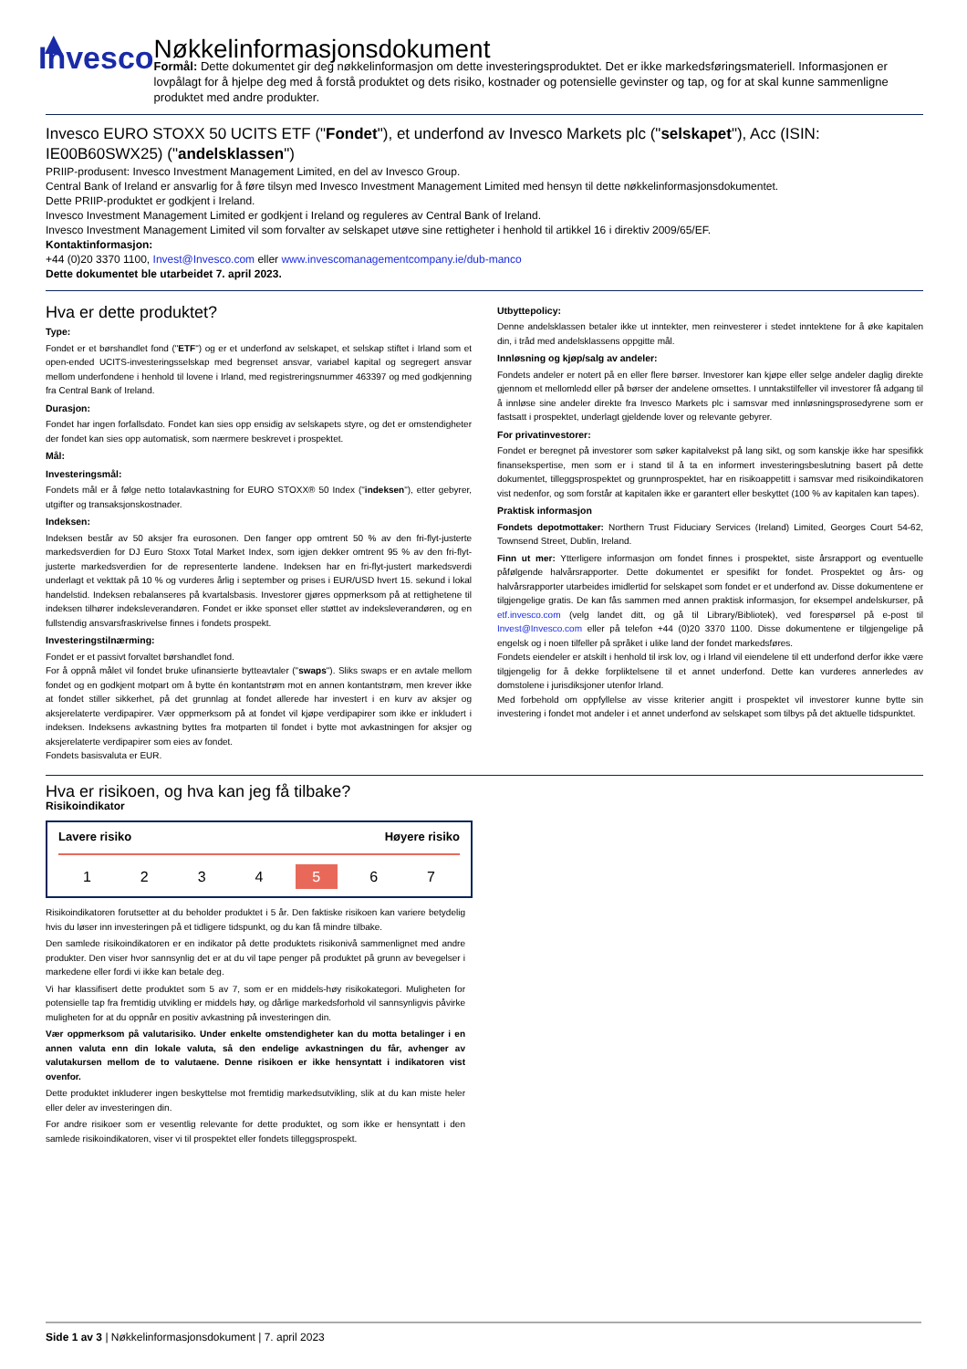▲ Invesco
Nøkkelinformasjonsdokument
Formål: Dette dokumentet gir deg nøkkelinformasjon om dette investeringsproduktet. Det er ikke markedsføringsmateriell. Informasjonen er lovpålagt for å hjelpe deg med å forstå produktet og dets risiko, kostnader og potensielle gevinster og tap, og for at skal kunne sammenligne produktet med andre produkter.
Invesco EURO STOXX 50 UCITS ETF ("Fondet"), et underfond av Invesco Markets plc ("selskapet"), Acc (ISIN: IE00B60SWX25) ("andelsklassen")
PRIIP-produsent: Invesco Investment Management Limited, en del av Invesco Group.
Central Bank of Ireland er ansvarlig for å føre tilsyn med Invesco Investment Management Limited med hensyn til dette nøkkelinformasjonsdokumentet.
Dette PRIIP-produktet er godkjent i Ireland.
Invesco Investment Management Limited er godkjent i Ireland og reguleres av Central Bank of Ireland.
Invesco Investment Management Limited vil som forvalter av selskapet utøve sine rettigheter i henhold til artikkel 16 i direktiv 2009/65/EF.
Kontaktinformasjon:
+44 (0)20 3370 1100, Invest@Invesco.com eller www.invescomanagementcompany.ie/dub-manco
Dette dokumentet ble utarbeidet 7. april 2023.
Hva er dette produktet?
Type:
Fondet er et børshandlet fond ("ETF") og er et underfond av selskapet, et selskap stiftet i Irland som et open-ended UCITS-investeringsselskap med begrenset ansvar, variabel kapital og segregert ansvar mellom underfondene i henhold til lovene i Irland, med registreringsnummer 463397 og med godkjenning fra Central Bank of Ireland.
Durasjon:
Fondet har ingen forfallsdato. Fondet kan sies opp ensidig av selskapets styre, og det er omstendigheter der fondet kan sies opp automatisk, som nærmere beskrevet i prospektet.
Mål:
Investeringsmål:
Fondets mål er å følge netto totalavkastning for EURO STOXX® 50 Index ("indeksen"), etter gebyrer, utgifter og transaksjonskostnader.
Indeksen:
Indeksen består av 50 aksjer fra eurosonen. Den fanger opp omtrent 50 % av den fri-flyt-justerte markedsverdien for DJ Euro Stoxx Total Market Index, som igjen dekker omtrent 95 % av den fri-flyt-justerte markedsverdien for de representerte landene. Indeksen har en fri-flyt-justert markedsverdi underlagt et vekttak på 10 % og vurderes årlig i september og prises i EUR/USD hvert 15. sekund i lokal handelstid. Indeksen rebalanseres på kvartalsbasis. Investorer gjøres oppmerksom på at rettighetene til indeksen tilhører indeksleverandøren. Fondet er ikke sponset eller støttet av indeksleverandøren, og en fullstendig ansvarsfraskrivelse finnes i fondets prospekt.
Investeringstilnærming:
Fondet er et passivt forvaltet børshandlet fond.
For å oppnå målet vil fondet bruke ufinansierte bytteavtaler ("swaps"). Sliks swaps er en avtale mellom fondet og en godkjent motpart om å bytte én kontantstrøm mot en annen kontantstrøm, men krever ikke at fondet stiller sikkerhet, på det grunnlag at fondet allerede har investert i en kurv av aksjer og aksjerelaterte verdipapirer. Vær oppmerksom på at fondet vil kjøpe verdipapirer som ikke er inkludert i indeksen. Indeksens avkastning byttes fra motparten til fondet i bytte mot avkastningen for aksjer og aksjerelaterte verdipapirer som eies av fondet.
Fondets basisvaluta er EUR.
Utbyttepolicy:
Denne andelsklassen betaler ikke ut inntekter, men reinvesterer i stedet inntektene for å øke kapitalen din, i tråd med andelsklassens oppgitte mål.
Innløsning og kjøp/salg av andeler:
Fondets andeler er notert på en eller flere børser. Investorer kan kjøpe eller selge andeler daglig direkte gjennom et mellomledd eller på børser der andelene omsettes. I unntakstilfeller vil investorer få adgang til å innløse sine andeler direkte fra Invesco Markets plc i samsvar med innløsningsprosedyrene som er fastsatt i prospektet, underlagt gjeldende lover og relevante gebyrer.
For privatinvestorer:
Fondet er beregnet på investorer som søker kapitalvekst på lang sikt, og som kanskje ikke har spesifikk finansekspertise, men som er i stand til å ta en informert investeringsbeslutning basert på dette dokumentet, tilleggsprospektet og grunnprospektet, har en risikoappetitt i samsvar med risikoindikatoren vist nedenfor, og som forstår at kapitalen ikke er garantert eller beskyttet (100 % av kapitalen kan tapes).
Praktisk informasjon
Fondets depotmottaker: Northern Trust Fiduciary Services (Ireland) Limited, Georges Court 54-62, Townsend Street, Dublin, Ireland.
Finn ut mer: Ytterligere informasjon om fondet finnes i prospektet, siste årsrapport og eventuelle påfølgende halvårsrapporter. Dette dokumentet er spesifikt for fondet. Prospektet og års- og halvårsrapporter utarbeides imidlertid for selskapet som fondet er et underfond av. Disse dokumentene er tilgjengelige gratis. De kan fås sammen med annen praktisk informasjon, for eksempel andelskurser, på etf.invesco.com (velg landet ditt, og gå til Library/Bibliotek), ved forespørsel på e-post til Invest@Invesco.com eller på telefon +44 (0)20 3370 1100. Disse dokumentene er tilgjengelige på engelsk og i noen tilfeller på språket i ulike land der fondet markedsføres.
Fondets eiendeler er atskilt i henhold til irsk lov, og i Irland vil eiendelene til ett underfond derfor ikke være tilgjengelig for å dekke forpliktelsene til et annet underfond. Dette kan vurderes annerledes av domstolene i jurisdiksjoner utenfor Irland.
Med forbehold om oppfyllelse av visse kriterier angitt i prospektet vil investorer kunne bytte sin investering i fondet mot andeler i et annet underfond av selskapet som tilbys på det aktuelle tidspunktet.
Hva er risikoen, og hva kan jeg få tilbake?
Risikoindikator
Lavere risiko Høyere risiko
1 2 3 4 5 6 7
Risikoindikatoren forutsetter at du beholder produktet i 5 år. Den faktiske risikoen kan variere betydelig hvis du løser inn investeringen på et tidligere tidspunkt, og du kan få mindre tilbake.
Den samlede risikoindikatoren er en indikator på dette produktets risikonivå sammenlignet med andre produkter. Den viser hvor sannsynlig det er at du vil tape penger på produktet på grunn av bevegelser i markedene eller fordi vi ikke kan betale deg.
Vi har klassifisert dette produktet som 5 av 7, som er en middels-høy risikokategori. Muligheten for potensielle tap fra fremtidig utvikling er middels høy, og dårlige markedsforhold vil sannsynligvis påvirke muligheten for at du oppnår en positiv avkastning på investeringen din.
Vær oppmerksom på valutarisiko. Under enkelte omstendigheter kan du motta betalinger i en annen valuta enn din lokale valuta, så den endelige avkastningen du får, avhenger av valutakursen mellom de to valutaene. Denne risikoen er ikke hensyntatt i indikatoren vist ovenfor.
Dette produktet inkluderer ingen beskyttelse mot fremtidig markedsutvikling, slik at du kan miste heler eller deler av investeringen din.
For andre risikoer som er vesentlig relevante for dette produktet, og som ikke er hensyntatt i den samlede risikoindikatoren, viser vi til prospektet eller fondets tilleggsprospekt.
Side 1 av 3 | Nøkkelinformasjonsdokument | 7. april 2023